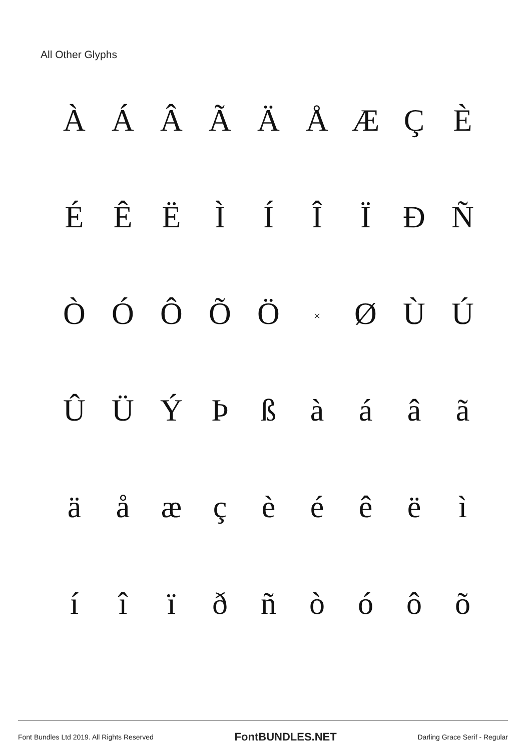All Other Glyphs
À Á Â Ã Ä Å Æ Ç È
É Ê Ë Ì Í Î Ï Ð Ñ
Ò Ó Ô Õ Ö × Ø Ù Ú
Û Ü Ý Þ ß à á â ã
ä å æ ç è é ê ë ì
í î ï ð ñ ò ó ô õ
Font Bundles Ltd 2019. All Rights Reserved FontBUNDLES.NET Darling Grace Serif - Regular